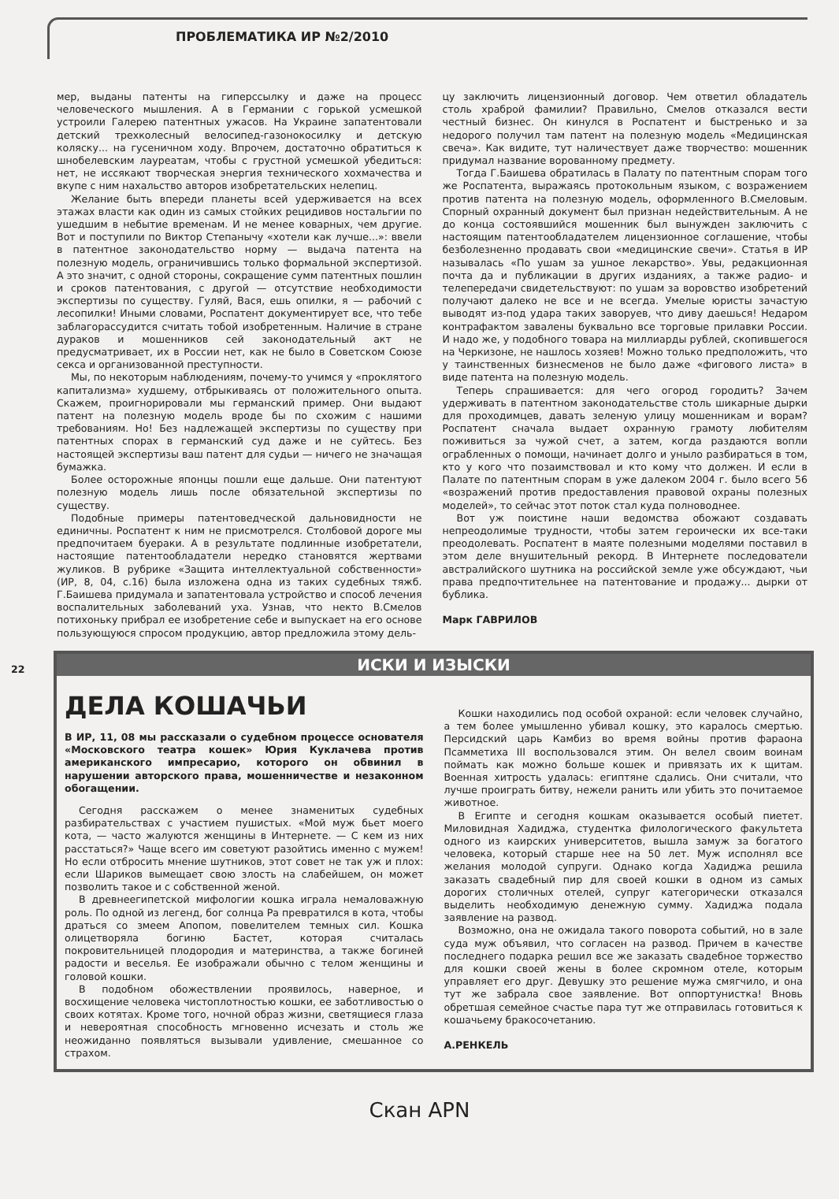ПРОБЛЕМАТИКА ИР №2/2010
мер, выданы патенты на гиперссылку и даже на процесс человеческого мышления. А в Германии с горькой усмешкой устроили Галерею патентных ужасов. На Украине запатентовали детский трехколесный велосипед-газонокосилку и детскую коляску... на гусеничном ходу. Впрочем, достаточно обратиться к шнобелевским лауреатам, чтобы с грустной усмешкой убедиться: нет, не иссякают творческая энергия технического хохмачества и вкупе с ним нахальство авторов изобретательских нелепиц.
Желание быть впереди планеты всей удерживается на всех этажах власти как один из самых стойких рецидивов ностальгии по ушедшим в небытие временам. И не менее коварных, чем другие. Вот и поступили по Виктор Степанычу «хотели как лучше...»: ввели в патентное законодательство норму — выдача патента на полезную модель, ограничившись только формальной экспертизой. А это значит, с одной стороны, сокращение сумм патентных пошлин и сроков патентования, с другой — отсутствие необходимости экспертизы по существу. Гуляй, Вася, ешь опилки, я — рабочий с лесопилки! Иными словами, Роспатент документирует все, что тебе заблагорассудится считать тобой изобретенным. Наличие в стране дураков и мошенников сей законодательный акт не предусматривает, их в России нет, как не было в Советском Союзе секса и организованной преступности.
Мы, по некоторым наблюдениям, почему-то учимся у «проклятого капитализма» худшему, отбрыкиваясь от положительного опыта. Скажем, проигнорировали мы германский пример. Они выдают патент на полезную модель вроде бы по схожим с нашими требованиям. Но! Без надлежащей экспертизы по существу при патентных спорах в германский суд даже и не суйтесь. Без настоящей экспертизы ваш патент для судьи — ничего не значащая бумажка.
Более осторожные японцы пошли еще дальше. Они патентуют полезную модель лишь после обязательной экспертизы по существу.
Подобные примеры патентоведческой дальновидности не единичны. Роспатент к ним не присмотрелся. Столбовой дороге мы предпочитаем буераки. А в результате подлинные изобретатели, настоящие патентообладатели нередко становятся жертвами жуликов. В рубрике «Защита интеллектуальной собственности» (ИР, 8, 04, с.16) была изложена одна из таких судебных тяжб. Г.Баишева придумала и запатентовала устройство и способ лечения воспалительных заболеваний уха. Узнав, что некто В.Смелов потихоньку прибрал ее изобретение себе и выпускает на его основе пользующуюся спросом продукцию, автор предложила этому дель-
цу заключить лицензионный договор. Чем ответил обладатель столь храброй фамилии? Правильно, Смелов отказался вести честный бизнес. Он кинулся в Роспатент и быстренько и за недорого получил там патент на полезную модель «Медицинская свеча». Как видите, тут наличествует даже творчество: мошенник придумал название ворованному предмету.
Тогда Г.Баишева обратилась в Палату по патентным спорам того же Роспатента, выражаясь протокольным языком, с возражением против патента на полезную модель, оформленного В.Смеловым. Спорный охранный документ был признан недействительным. А не до конца состоявшийся мошенник был вынужден заключить с настоящим патентообладателем лицензионное соглашение, чтобы безболезненно продавать свои «медицинские свечи». Статья в ИР называлась «По ушам за ушное лекарство». Увы, редакционная почта да и публикации в других изданиях, а также радио- и телепередачи свидетельствуют: по ушам за воровство изобретений получают далеко не все и не всегда. Умелые юристы зачастую выводят из-под удара таких заворуев, что диву даешься! Недаром контрафактом завалены буквально все торговые прилавки России. И надо же, у подобного товара на миллиарды рублей, скопившегося на Черкизоне, не нашлось хозяев! Можно только предположить, что у таинственных бизнесменов не было даже «фигового листа» в виде патента на полезную модель.
Теперь спрашивается: для чего огород городить? Зачем удерживать в патентном законодательстве столь шикарные дырки для проходимцев, давать зеленую улицу мошенникам и ворам? Роспатент сначала выдает охранную грамоту любителям поживиться за чужой счет, а затем, когда раздаются вопли ограбленных о помощи, начинает долго и уныло разбираться в том, кто у кого что позаимствовал и кто кому что должен. И если в Палате по патентным спорам в уже далеком 2004 г. было всего 56 «возражений против предоставления правовой охраны полезных моделей», то сейчас этот поток стал куда полноводнее.
Вот уж поистине наши ведомства обожают создавать непреодолимые трудности, чтобы затем героически их все-таки преодолевать. Роспатент в маяте полезными моделями поставил в этом деле внушительный рекорд. В Интернете последователи австралийского шутника на российской земле уже обсуждают, чьи права предпочтительнее на патентование и продажу... дырки от бублика.
Марк ГАВРИЛОВ
22
ИСКИ И ИЗЫСКИ
ДЕЛА КОШАЧЬИ
В ИР, 11, 08 мы рассказали о судебном процессе основателя «Московского театра кошек» Юрия Куклачева против американского импресарио, которого он обвинил в нарушении авторского права, мошенничестве и незаконном обогащении.
Сегодня расскажем о менее знаменитых судебных разбирательствах с участием пушистых. «Мой муж бьет моего кота, — часто жалуются женщины в Интернете. — С кем из них расстаться?» Чаще всего им советуют разойтись именно с мужем! Но если отбросить мнение шутников, этот совет не так уж и плох: если Шариков вымещает свою злость на слабейшем, он может позволить такое и с собственной женой.
В древнеегипетской мифологии кошка играла немаловажную роль. По одной из легенд, бог солнца Ра превратился в кота, чтобы драться со змеем Апопом, повелителем темных сил. Кошка олицетворяла богиню Бастет, которая считалась покровительницей плодородия и материнства, а также богиней радости и веселья. Ее изображали обычно с телом женщины и головой кошки.
В подобном обожествлении проявилось, наверное, и восхищение человека чистоплотностью кошки, ее заботливостью о своих котятах. Кроме того, ночной образ жизни, светящиеся глаза и невероятная способность мгновенно исчезать и столь же неожиданно появляться вызывали удивление, смешанное со страхом.
Кошки находились под особой охраной: если человек случайно, а тем более умышленно убивал кошку, это каралось смертью. Персидский царь Камбиз во время войны против фараона Псамметиха III воспользовался этим. Он велел своим воинам поймать как можно больше кошек и привязать их к щитам. Военная хитрость удалась: египтяне сдались. Они считали, что лучше проиграть битву, нежели ранить или убить это почитаемое животное.
В Египте и сегодня кошкам оказывается особый пиетет. Миловидная Хадиджа, студентка филологического факультета одного из каирских университетов, вышла замуж за богатого человека, который старше нее на 50 лет. Муж исполнял все желания молодой супруги. Однако когда Хадиджа решила заказать свадебный пир для своей кошки в одном из самых дорогих столичных отелей, супруг категорически отказался выделить необходимую денежную сумму. Хадиджа подала заявление на развод.
Возможно, она не ожидала такого поворота событий, но в зале суда муж объявил, что согласен на развод. Причем в качестве последнего подарка решил все же заказать свадебное торжество для кошки своей жены в более скромном отеле, которым управляет его друг. Девушку это решение мужа смягчило, и она тут же забрала свое заявление. Вот оппортунистка! Вновь обретшая семейное счастье пара тут же отправилась готовиться к кошачьему бракосочетанию.
А.РЕНКЕЛЬ
Скан APN